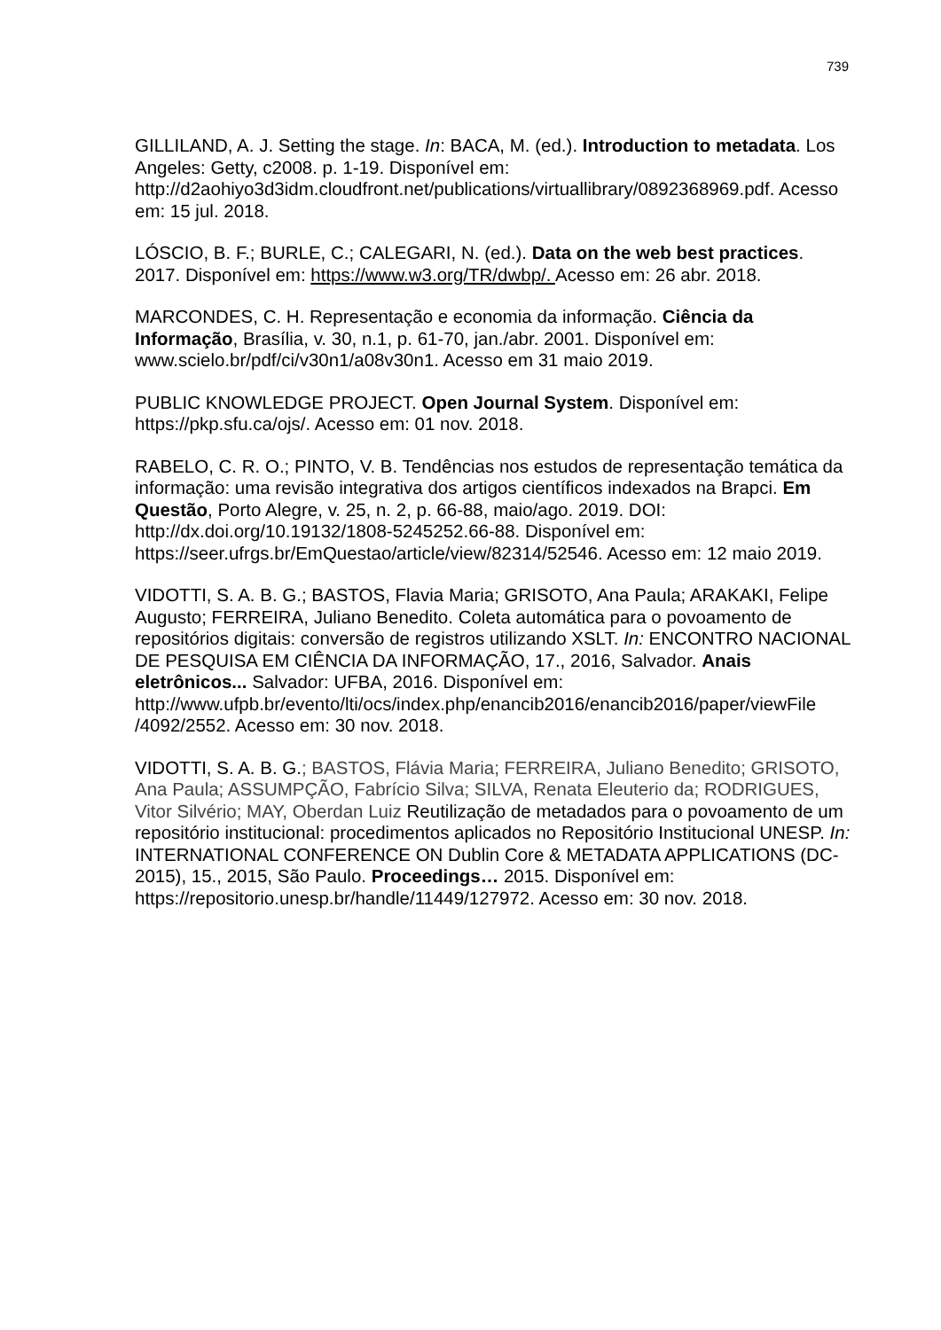739
GILLILAND, A. J. Setting the stage. In: BACA, M. (ed.). Introduction to metadata. Los Angeles: Getty, c2008. p. 1-19. Disponível em: http://d2aohiyo3d3idm.cloudfront.net/publications/virtuallibrary/0892368969.pdf. Acesso em: 15 jul. 2018.
LÓSCIO, B. F.; BURLE, C.; CALEGARI, N. (ed.). Data on the web best practices. 2017. Disponível em: https://www.w3.org/TR/dwbp/. Acesso em: 26 abr. 2018.
MARCONDES, C. H. Representação e economia da informação. Ciência da Informação, Brasília, v. 30, n.1, p. 61-70, jan./abr. 2001. Disponível em: www.scielo.br/pdf/ci/v30n1/a08v30n1. Acesso em 31 maio 2019.
PUBLIC KNOWLEDGE PROJECT. Open Journal System. Disponível em: https://pkp.sfu.ca/ojs/. Acesso em: 01 nov. 2018.
RABELO, C. R. O.; PINTO, V. B. Tendências nos estudos de representação temática da informação: uma revisão integrativa dos artigos científicos indexados na Brapci. Em Questão, Porto Alegre, v. 25, n. 2, p. 66-88, maio/ago. 2019. DOI: http://dx.doi.org/10.19132/1808-5245252.66-88. Disponível em: https://seer.ufrgs.br/EmQuestao/article/view/82314/52546. Acesso em: 12 maio 2019.
VIDOTTI, S. A. B. G.; BASTOS, Flavia Maria; GRISOTO, Ana Paula; ARAKAKI, Felipe Augusto; FERREIRA, Juliano Benedito. Coleta automática para o povoamento de repositórios digitais: conversão de registros utilizando XSLT. In: ENCONTRO NACIONAL DE PESQUISA EM CIÊNCIA DA INFORMAÇÃO, 17., 2016, Salvador. Anais eletrônicos... Salvador: UFBA, 2016. Disponível em: http://www.ufpb.br/evento/lti/ocs/index.php/enancib2016/enancib2016/paper/viewFile /4092/2552. Acesso em: 30 nov. 2018.
VIDOTTI, S. A. B. G.; BASTOS, Flávia Maria; FERREIRA, Juliano Benedito; GRISOTO, Ana Paula; ASSUMPÇÃO, Fabrício Silva; SILVA, Renata Eleuterio da; RODRIGUES, Vitor Silvério; MAY, Oberdan Luiz Reutilização de metadados para o povoamento de um repositório institucional: procedimentos aplicados no Repositório Institucional UNESP. In: INTERNATIONAL CONFERENCE ON Dublin Core & METADATA APPLICATIONS (DC-2015), 15., 2015, São Paulo. Proceedings… 2015. Disponível em: https://repositorio.unesp.br/handle/11449/127972. Acesso em: 30 nov. 2018.